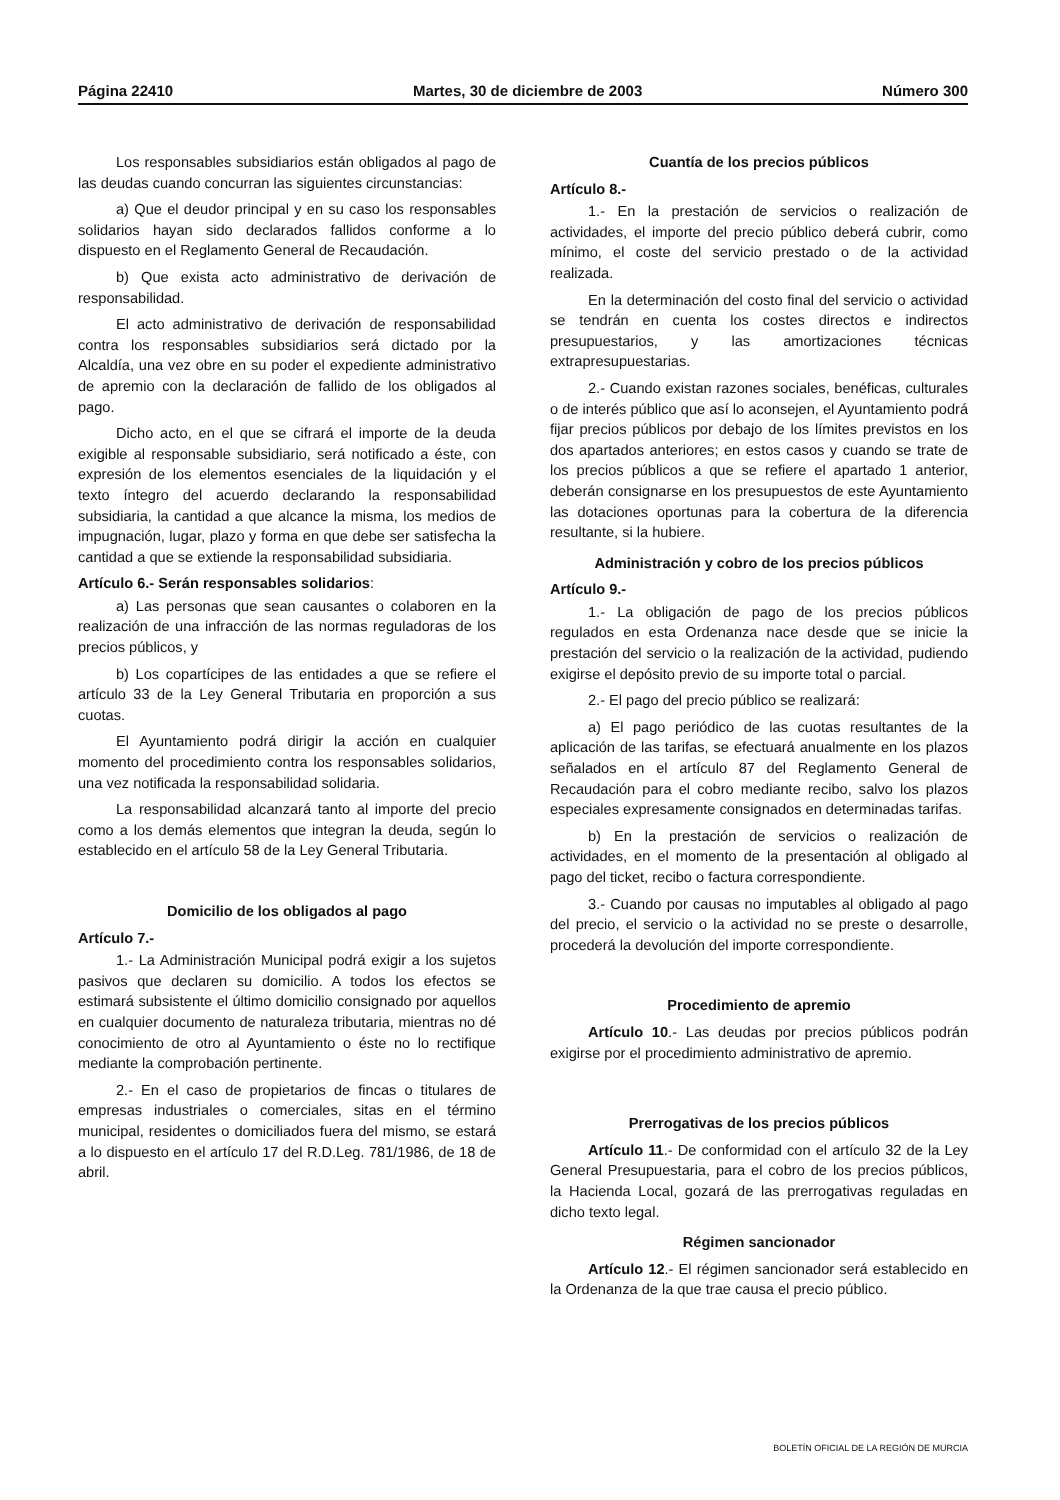Página 22410 Martes, 30 de diciembre de 2003 Número 300
Los responsables subsidiarios están obligados al pago de las deudas cuando concurran las siguientes circunstancias:
a) Que el deudor principal y en su caso los responsables solidarios hayan sido declarados fallidos conforme a lo dispuesto en el Reglamento General de Recaudación.
b) Que exista acto administrativo de derivación de responsabilidad.
El acto administrativo de derivación de responsabilidad contra los responsables subsidiarios será dictado por la Alcaldía, una vez obre en su poder el expediente administrativo de apremio con la declaración de fallido de los obligados al pago.
Dicho acto, en el que se cifrará el importe de la deuda exigible al responsable subsidiario, será notificado a éste, con expresión de los elementos esenciales de la liquidación y el texto íntegro del acuerdo declarando la responsabilidad subsidiaria, la cantidad a que alcance la misma, los medios de impugnación, lugar, plazo y forma en que debe ser satisfecha la cantidad a que se extiende la responsabilidad subsidiaria.
Artículo 6.- Serán responsables solidarios:
a) Las personas que sean causantes o colaboren en la realización de una infracción de las normas reguladoras de los precios públicos, y
b) Los copartícipes de las entidades a que se refiere el artículo 33 de la Ley General Tributaria en proporción a sus cuotas.
El Ayuntamiento podrá dirigir la acción en cualquier momento del procedimiento contra los responsables solidarios, una vez notificada la responsabilidad solidaria.
La responsabilidad alcanzará tanto al importe del precio como a los demás elementos que integran la deuda, según lo establecido en el artículo 58 de la Ley General Tributaria.
Domicilio de los obligados al pago
Artículo 7.-
1.- La Administración Municipal podrá exigir a los sujetos pasivos que declaren su domicilio. A todos los efectos se estimará subsistente el último domicilio consignado por aquellos en cualquier documento de naturaleza tributaria, mientras no dé conocimiento de otro al Ayuntamiento o éste no lo rectifique mediante la comprobación pertinente.
2.- En el caso de propietarios de fincas o titulares de empresas industriales o comerciales, sitas en el término municipal, residentes o domiciliados fuera del mismo, se estará a lo dispuesto en el artículo 17 del R.D.Leg. 781/1986, de 18 de abril.
Cuantía de los precios públicos
Artículo 8.-
1.- En la prestación de servicios o realización de actividades, el importe del precio público deberá cubrir, como mínimo, el coste del servicio prestado o de la actividad realizada.
En la determinación del costo final del servicio o actividad se tendrán en cuenta los costes directos e indirectos presupuestarios, y las amortizaciones técnicas extrapresupuestarias.
2.- Cuando existan razones sociales, benéficas, culturales o de interés público que así lo aconsejen, el Ayuntamiento podrá fijar precios públicos por debajo de los límites previstos en los dos apartados anteriores; en estos casos y cuando se trate de los precios públicos a que se refiere el apartado 1 anterior, deberán consignarse en los presupuestos de este Ayuntamiento las dotaciones oportunas para la cobertura de la diferencia resultante, si la hubiere.
Administración y cobro de los precios públicos
Artículo 9.-
1.- La obligación de pago de los precios públicos regulados en esta Ordenanza nace desde que se inicie la prestación del servicio o la realización de la actividad, pudiendo exigirse el depósito previo de su importe total o parcial.
2.- El pago del precio público se realizará:
a) El pago periódico de las cuotas resultantes de la aplicación de las tarifas, se efectuará anualmente en los plazos señalados en el artículo 87 del Reglamento General de Recaudación para el cobro mediante recibo, salvo los plazos especiales expresamente consignados en determinadas tarifas.
b) En la prestación de servicios o realización de actividades, en el momento de la presentación al obligado al pago del ticket, recibo o factura correspondiente.
3.- Cuando por causas no imputables al obligado al pago del precio, el servicio o la actividad no se preste o desarrolle, procederá la devolución del importe correspondiente.
Procedimiento de apremio
Artículo 10.- Las deudas por precios públicos podrán exigirse por el procedimiento administrativo de apremio.
Prerrogativas de los precios públicos
Artículo 11.- De conformidad con el artículo 32 de la Ley General Presupuestaria, para el cobro de los precios públicos, la Hacienda Local, gozará de las prerrogativas reguladas en dicho texto legal.
Régimen sancionador
Artículo 12.- El régimen sancionador será establecido en la Ordenanza de la que trae causa el precio público.
BOLETÍN OFICIAL DE LA REGIÓN DE MURCIA